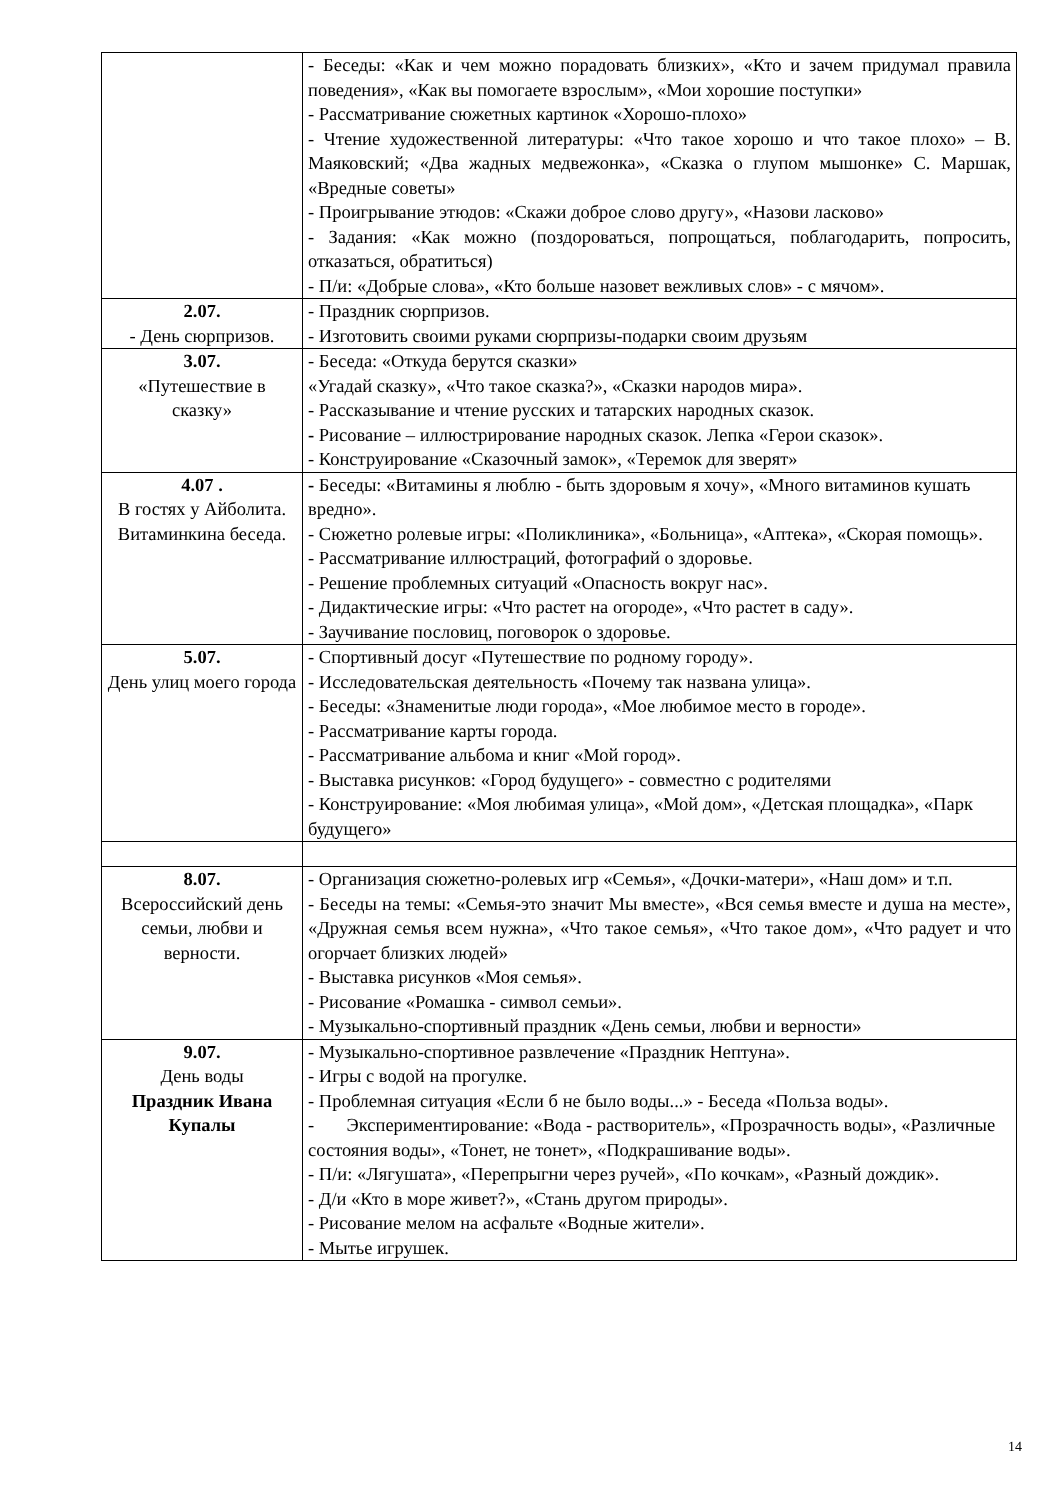| | - Беседы: «Как и чем можно порадовать близких», «Кто и зачем придумал правила поведения», «Как вы помогаете взрослым», «Мои хорошие поступки» - Рассматривание сюжетных картинок «Хорошо-плохо» - Чтение художественной литературы: «Что такое хорошо и что такое плохо» – В. Маяковский; «Два жадных медвежонка», «Сказка о глупом мышонке» С. Маршак, «Вредные советы» - Проигрывание этюдов: «Скажи доброе слово другу», «Назови ласково» - Задания: «Как можно (поздороваться, попрощаться, поблагодарить, попросить, отказаться, обратиться) - П/и: «Добрые слова», «Кто больше назовет вежливых слов» - с мячом». |
| 2.07. - День сюрпризов. | - Праздник сюрпризов. - Изготовить своими руками сюрпризы-подарки своим друзьям |
| 3.07. «Путешествие в сказку» | - Беседа: «Откуда берутся сказки» «Угадай сказку», «Что такое сказка?», «Сказки народов мира». - Рассказывание и чтение русских и татарских народных сказок. - Рисование – иллюстрирование народных сказок. Лепка «Герои сказок». - Конструирование «Сказочный замок», «Теремок для зверят» |
| 4.07 . В гостях у Айболита. Витаминкина беседа. | - Беседы: «Витамины я люблю - быть здоровым я хочу», «Много витаминов кушать вредно». - Сюжетно ролевые игры: «Поликлиника», «Больница», «Аптека», «Скорая помощь». - Рассматривание иллюстраций, фотографий о здоровье. - Решение проблемных ситуаций «Опасность вокруг нас». - Дидактические игры: «Что растет на огороде», «Что растет в саду». - Заучивание пословиц, поговорок о здоровье. |
| 5.07. День улиц моего города | - Спортивный досуг «Путешествие по родному городу». - Исследовательская деятельность «Почему так названа улица». - Беседы: «Знаменитые люди города», «Мое любимое место в городе». - Рассматривание карты города. - Рассматривание альбома и книг «Мой город». - Выставка рисунков: «Город будущего» - совместно с родителями - Конструирование: «Моя любимая улица», «Мой дом», «Детская площадка», «Парк будущего» |
| 8.07. Всероссийский день семьи, любви и верности. | - Организация сюжетно-ролевых игр «Семья», «Дочки-матери», «Наш дом» и т.п. - Беседы на темы: «Семья-это значит Мы вместе», «Вся семья вместе и душа на месте», «Дружная семья всем нужна», «Что такое семья», «Что такое дом», «Что радует и что огорчает близких людей» - Выставка рисунков «Моя семья». - Рисование «Ромашка - символ семьи». - Музыкально-спортивный праздник «День семьи, любви и верности» |
| 9.07. День воды Праздник Ивана Купалы | - Музыкально-спортивное развлечение «Праздник Нептуна». - Игры с водой на прогулке. - Проблемная ситуация «Если б не было воды...» - Беседа «Польза воды». - Экспериментирование: «Вода - растворитель», «Прозрачность воды», «Различные состояния воды», «Тонет, не тонет», «Подкрашивание воды». - П/и: «Лягушата», «Перепрыгни через ручей», «По кочкам», «Разный дождик». - Д/и «Кто в море живет?», «Стань другом природы». - Рисование мелом на асфальте «Водные жители». - Мытье игрушек. |
14